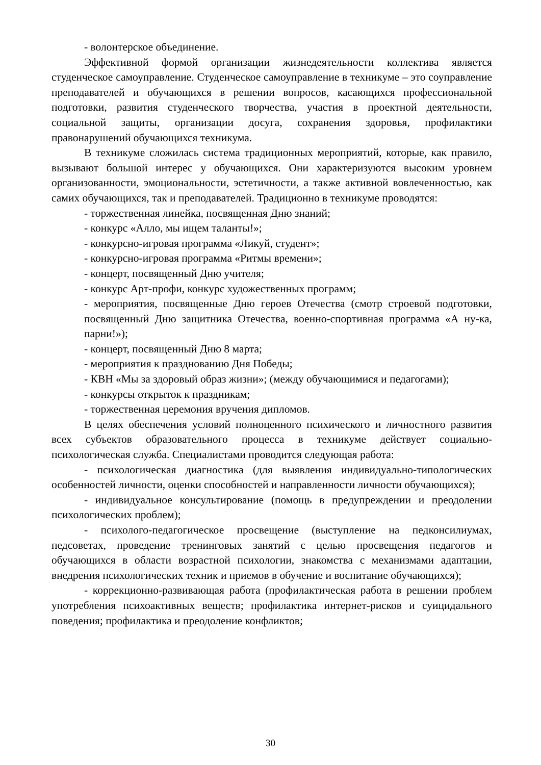- волонтерское объединение.
Эффективной формой организации жизнедеятельности коллектива является студенческое самоуправление. Студенческое самоуправление в техникуме – это соуправление преподавателей и обучающихся в решении вопросов, касающихся профессиональной подготовки, развития студенческого творчества, участия в проектной деятельности, социальной защиты, организации досуга, сохранения здоровья, профилактики правонарушений обучающихся техникума.
В техникуме сложилась система традиционных мероприятий, которые, как правило, вызывают большой интерес у обучающихся. Они характеризуются высоким уровнем организованности, эмоциональности, эстетичности, а также активной вовлеченностью, как самих обучающихся, так и преподавателей. Традиционно в техникуме проводятся:
- торжественная линейка, посвященная Дню знаний;
- конкурс «Алло, мы ищем таланты!»;
- конкурсно-игровая программа «Ликуй, студент»;
- конкурсно-игровая программа «Ритмы времени»;
- концерт, посвященный Дню учителя;
- конкурс Арт-профи, конкурс художественных программ;
- мероприятия, посвященные Дню героев Отечества (смотр строевой подготовки, посвященный Дню защитника Отечества, военно-спортивная программа «А ну-ка, парни!»);
- концерт, посвященный Дню 8 марта;
- мероприятия к празднованию Дня Победы;
- КВН «Мы за здоровый образ жизни»; (между обучающимися и педагогами);
- конкурсы открыток к праздникам;
- торжественная церемония вручения дипломов.
В целях обеспечения условий полноценного психического и личностного развития всех субъектов образовательного процесса в техникуме действует социально-психологическая служба. Специалистами проводится следующая работа:
- психологическая диагностика (для выявления индивидуально-типологических особенностей личности, оценки способностей и направленности личности обучающихся);
- индивидуальное консультирование (помощь в предупреждении и преодолении психологических проблем);
- психолого-педагогическое просвещение (выступление на педконсилиумах, педсоветах, проведение тренинговых занятий с целью просвещения педагогов и обучающихся в области возрастной психологии, знакомства с механизмами адаптации, внедрения психологических техник и приемов в обучение и воспитание обучающихся);
- коррекционно-развивающая работа (профилактическая работа в решении проблем употребления психоактивных веществ; профилактика интернет-рисков и суицидального поведения; профилактика и преодоление конфликтов;
30